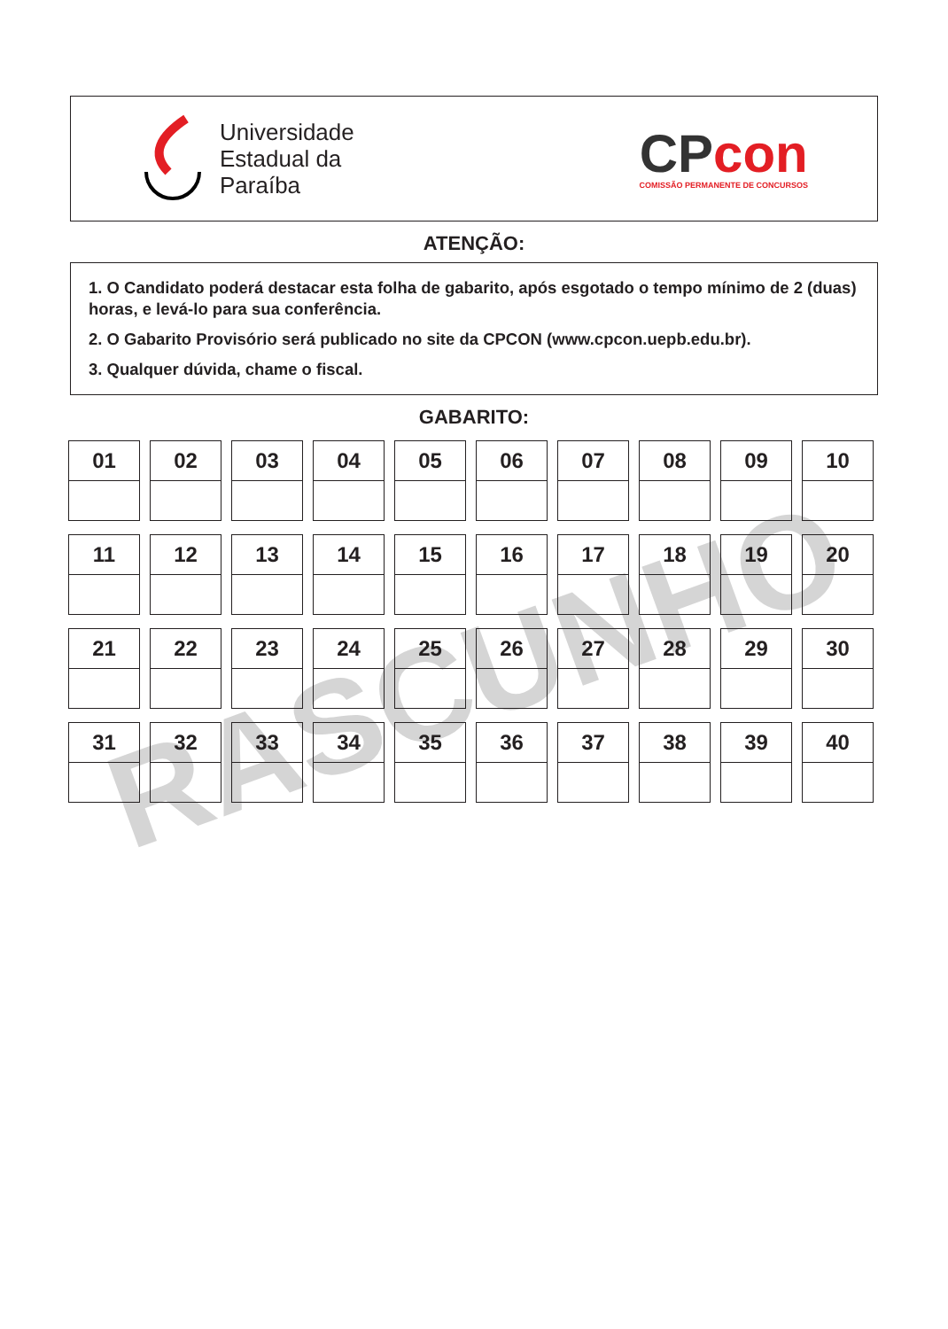Universidade
Estadual da
Paraíba
CP con
COMISSÃO PERMANENTE DE CONCURSOS
ATENÇÃO:
1. O Candidato poderá destacar esta folha de gabarito, após esgotado o tempo mínimo de 2 (duas) horas, e levá-lo para sua conferência.
2. O Gabarito Provisório será publicado no site da CPCON (www.cpcon.uepb.edu.br).
3. Qualquer dúvida, chame o fiscal.
GABARITO:
RASCUNHO
| 01 | 02 | 03 | 04 | 05 | 06 | 07 | 08 | 09 | 10 |
| 11 | 12 | 13 | 14 | 15 | 16 | 17 | 18 | 19 | 20 |
| 21 | 22 | 23 | 24 | 25 | 26 | 27 | 28 | 29 | 30 |
| 31 | 32 | 33 | 34 | 35 | 36 | 37 | 38 | 39 | 40 |